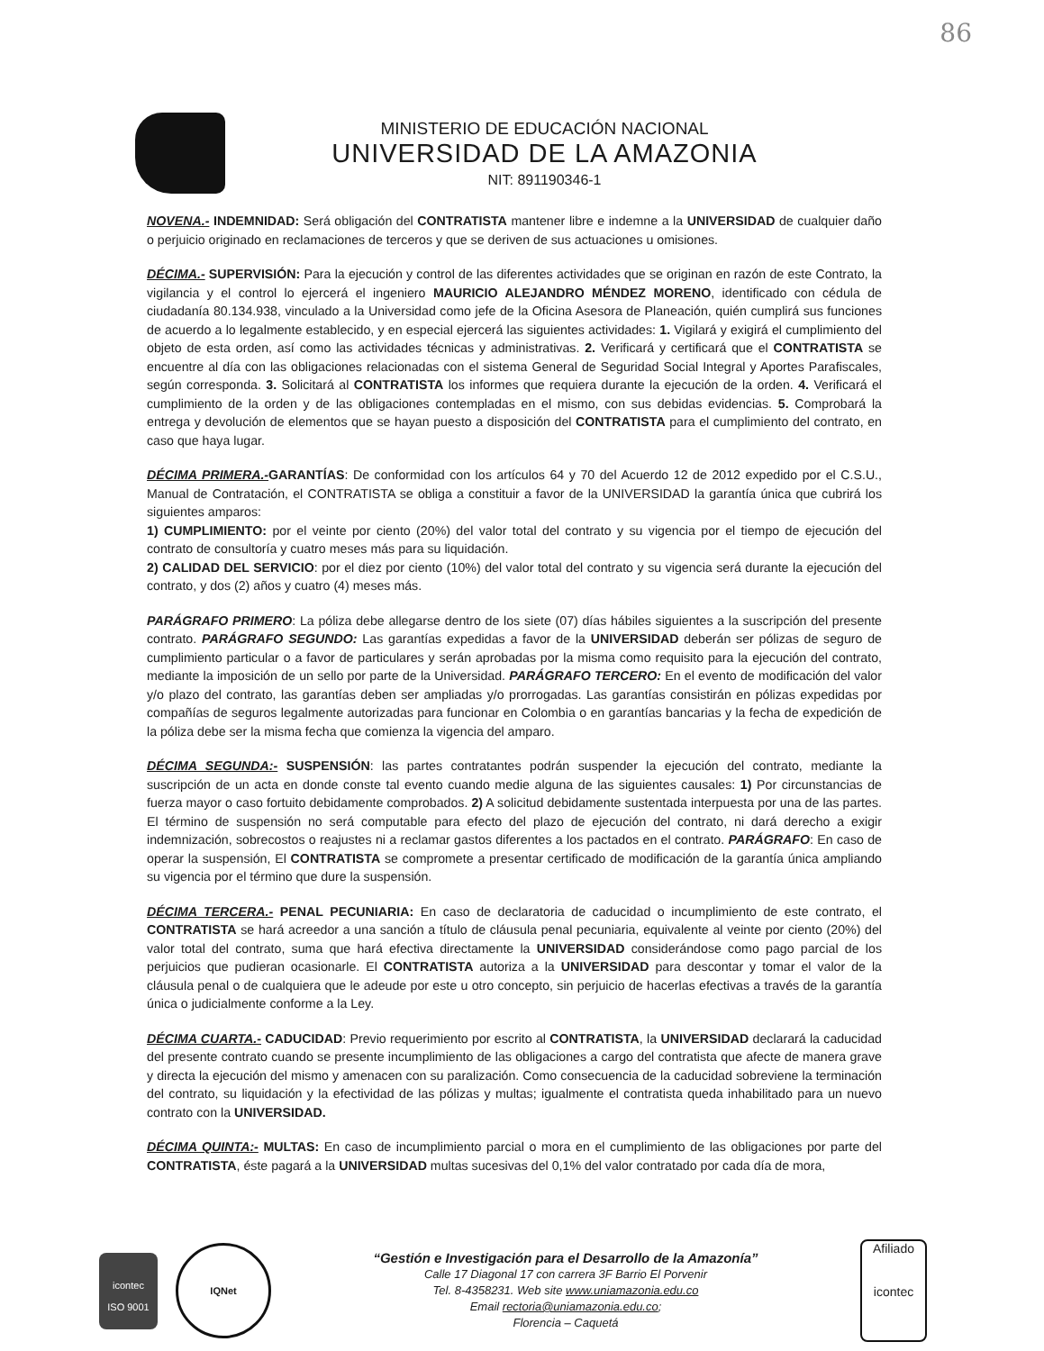86
MINISTERIO DE EDUCACIÓN NACIONAL
UNIVERSIDAD DE LA AMAZONIA
NIT: 891190346-1
NOVENA.- INDEMNIDAD: Será obligación del CONTRATISTA mantener libre e indemne a la UNIVERSIDAD de cualquier daño o perjuicio originado en reclamaciones de terceros y que se deriven de sus actuaciones u omisiones.
DÉCIMA.- SUPERVISIÓN: Para la ejecución y control de las diferentes actividades que se originan en razón de este Contrato, la vigilancia y el control lo ejercerá el ingeniero MAURICIO ALEJANDRO MÉNDEZ MORENO, identificado con cédula de ciudadanía 80.134.938, vinculado a la Universidad como jefe de la Oficina Asesora de Planeación, quién cumplirá sus funciones de acuerdo a lo legalmente establecido, y en especial ejercerá las siguientes actividades: 1. Vigilará y exigirá el cumplimiento del objeto de esta orden, así como las actividades técnicas y administrativas. 2. Verificará y certificará que el CONTRATISTA se encuentre al día con las obligaciones relacionadas con el sistema General de Seguridad Social Integral y Aportes Parafiscales, según corresponda. 3. Solicitará al CONTRATISTA los informes que requiera durante la ejecución de la orden. 4. Verificará el cumplimiento de la orden y de las obligaciones contempladas en el mismo, con sus debidas evidencias. 5. Comprobará la entrega y devolución de elementos que se hayan puesto a disposición del CONTRATISTA para el cumplimiento del contrato, en caso que haya lugar.
DÉCIMA PRIMERA.-GARANTÍAS: De conformidad con los artículos 64 y 70 del Acuerdo 12 de 2012 expedido por el C.S.U., Manual de Contratación, el CONTRATISTA se obliga a constituir a favor de la UNIVERSIDAD la garantía única que cubrirá los siguientes amparos:
1) CUMPLIMIENTO: por el veinte por ciento (20%) del valor total del contrato y su vigencia por el tiempo de ejecución del contrato de consultoría y cuatro meses más para su liquidación.
2) CALIDAD DEL SERVICIO: por el diez por ciento (10%) del valor total del contrato y su vigencia será durante la ejecución del contrato, y dos (2) años y cuatro (4) meses más.
PARÁGRAFO PRIMERO: La póliza debe allegarse dentro de los siete (07) días hábiles siguientes a la suscripción del presente contrato. PARÁGRAFO SEGUNDO: Las garantías expedidas a favor de la UNIVERSIDAD deberán ser pólizas de seguro de cumplimiento particular o a favor de particulares y serán aprobadas por la misma como requisito para la ejecución del contrato, mediante la imposición de un sello por parte de la Universidad. PARÁGRAFO TERCERO: En el evento de modificación del valor y/o plazo del contrato, las garantías deben ser ampliadas y/o prorrogadas. Las garantías consistirán en pólizas expedidas por compañías de seguros legalmente autorizadas para funcionar en Colombia o en garantías bancarias y la fecha de expedición de la póliza debe ser la misma fecha que comienza la vigencia del amparo.
DÉCIMA SEGUNDA:- SUSPENSIÓN: las partes contratantes podrán suspender la ejecución del contrato, mediante la suscripción de un acta en donde conste tal evento cuando medie alguna de las siguientes causales: 1) Por circunstancias de fuerza mayor o caso fortuito debidamente comprobados. 2) A solicitud debidamente sustentada interpuesta por una de las partes. El término de suspensión no será computable para efecto del plazo de ejecución del contrato, ni dará derecho a exigir indemnización, sobrecostos o reajustes ni a reclamar gastos diferentes a los pactados en el contrato. PARÁGRAFO: En caso de operar la suspensión, El CONTRATISTA se compromete a presentar certificado de modificación de la garantía única ampliando su vigencia por el término que dure la suspensión.
DÉCIMA TERCERA.- PENAL PECUNIARIA: En caso de declaratoria de caducidad o incumplimiento de este contrato, el CONTRATISTA se hará acreedor a una sanción a título de cláusula penal pecuniaria, equivalente al veinte por ciento (20%) del valor total del contrato, suma que hará efectiva directamente la UNIVERSIDAD considerándose como pago parcial de los perjuicios que pudieran ocasionarle. El CONTRATISTA autoriza a la UNIVERSIDAD para descontar y tomar el valor de la cláusula penal o de cualquiera que le adeude por este u otro concepto, sin perjuicio de hacerlas efectivas a través de la garantía única o judicialmente conforme a la Ley.
DÉCIMA CUARTA.- CADUCIDAD: Previo requerimiento por escrito al CONTRATISTA, la UNIVERSIDAD declarará la caducidad del presente contrato cuando se presente incumplimiento de las obligaciones a cargo del contratista que afecte de manera grave y directa la ejecución del mismo y amenacen con su paralización. Como consecuencia de la caducidad sobreviene la terminación del contrato, su liquidación y la efectividad de las pólizas y multas; igualmente el contratista queda inhabilitado para un nuevo contrato con la UNIVERSIDAD.
DÉCIMA QUINTA:- MULTAS: En caso de incumplimiento parcial o mora en el cumplimiento de las obligaciones por parte del CONTRATISTA, éste pagará a la UNIVERSIDAD multas sucesivas del 0,1% del valor contratado por cada día de mora,
icontec
ISO 9001
IQNet
“Gestión e Investigación para el Desarrollo de la Amazonía”
Calle 17 Diagonal 17 con carrera 3F Barrio El Porvenir
Tel. 8-4358231. Web site www.uniamazonia.edu.co
Email rectoria@uniamazonia.edu.co;
Florencia – Caquetá
Afiliado
icontec